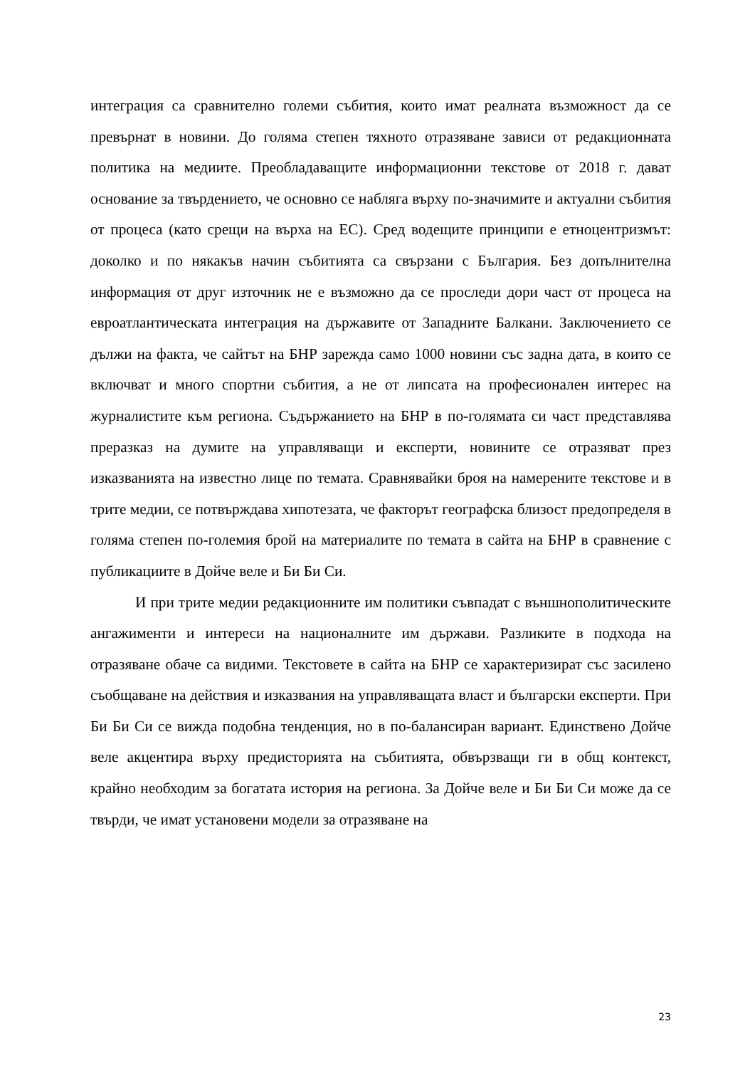интеграция са сравнително големи събития, които имат реалната възможност да се превърнат в новини. До голяма степен тяхното отразяване зависи от редакционната политика на медиите. Преобладаващите информационни текстове от 2018 г. дават основание за твърдението, че основно се набляга върху по-значимите и актуални събития от процеса (като срещи на върха на ЕС). Сред водещите принципи е етноцентризмът: доколко и по някакъв начин събитията са свързани с България. Без допълнителна информация от друг източник не е възможно да се проследи дори част от процеса на евроатлантическата интеграция на държавите от Западните Балкани. Заключението се дължи на факта, че сайтът на БНР зарежда само 1000 новини със задна дата, в които се включват и много спортни събития, а не от липсата на професионален интерес на журналистите към региона. Съдържанието на БНР в по-голямата си част представлява преразказ на думите на управляващи и експерти, новините се отразяват през изказванията на известно лице по темата. Сравнявайки броя на намерените текстове и в трите медии, се потвърждава хипотезата, че факторът географска близост предопределя в голяма степен по-големия брой на материалите по темата в сайта на БНР в сравнение с публикациите в Дойче веле и Би Би Си.
И при трите медии редакционните им политики съвпадат с външнополитическите ангажименти и интереси на националните им държави. Разликите в подхода на отразяване обаче са видими. Текстовете в сайта на БНР се характеризират със засилено съобщаване на действия и изказвания на управляващата власт и български експерти. При Би Би Си се вижда подобна тенденция, но в по-балансиран вариант. Единствено Дойче веле акцентира върху предисторията на събитията, обвързващи ги в общ контекст, крайно необходим за богатата история на региона. За Дойче веле и Би Би Си може да се твърди, че имат установени модели за отразяване на
23